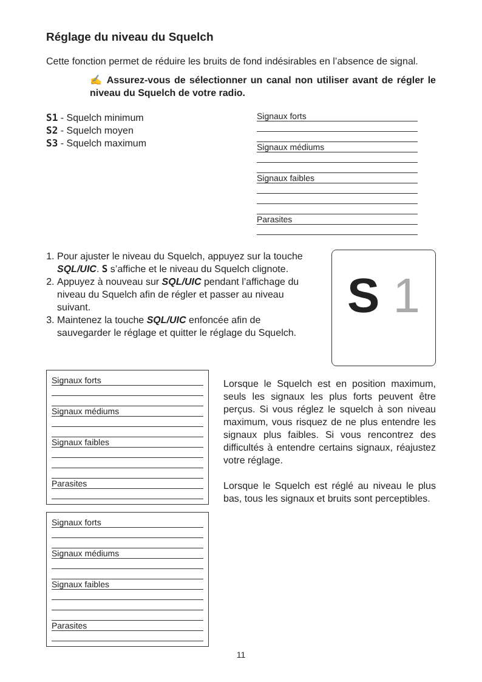Réglage du niveau du Squelch
Cette fonction permet de réduire les bruits de fond indésirables en l’absence de signal.
✍ Assurez-vous de sélectionner un canal non utiliser avant de régler le niveau du Squelch de votre radio.
S1 - Squelch minimum
S2 - Squelch moyen
S3 - Squelch maximum
Signaux forts
Signaux médiums
Signaux faibles
Parasites
1. Pour ajuster le niveau du Squelch, appuyez sur la touche SQL/UIC. S s’affiche et le niveau du Squelch clignote.
2. Appuyez à nouveau sur SQL/UIC pendant l’affichage du niveau du Squelch afin de régler et passer au niveau suivant.
3. Maintenez la touche SQL/UIC enfoncée afin de sauvegarder le réglage et quitter le réglage du Squelch.
S 1
Signaux forts
Signaux médiums
Signaux faibles
Parasites
Signaux forts
Signaux médiums
Signaux faibles
Parasites
Lorsque le Squelch est en position maximum, seuls les signaux les plus forts peuvent être perçus. Si vous réglez le squelch à son niveau maximum, vous risquez de ne plus entendre les signaux plus faibles. Si vous rencontrez des difficultés à entendre certains signaux, réajustez votre réglage.
Lorsque le Squelch est réglé au niveau le plus bas, tous les signaux et bruits sont perceptibles.
11